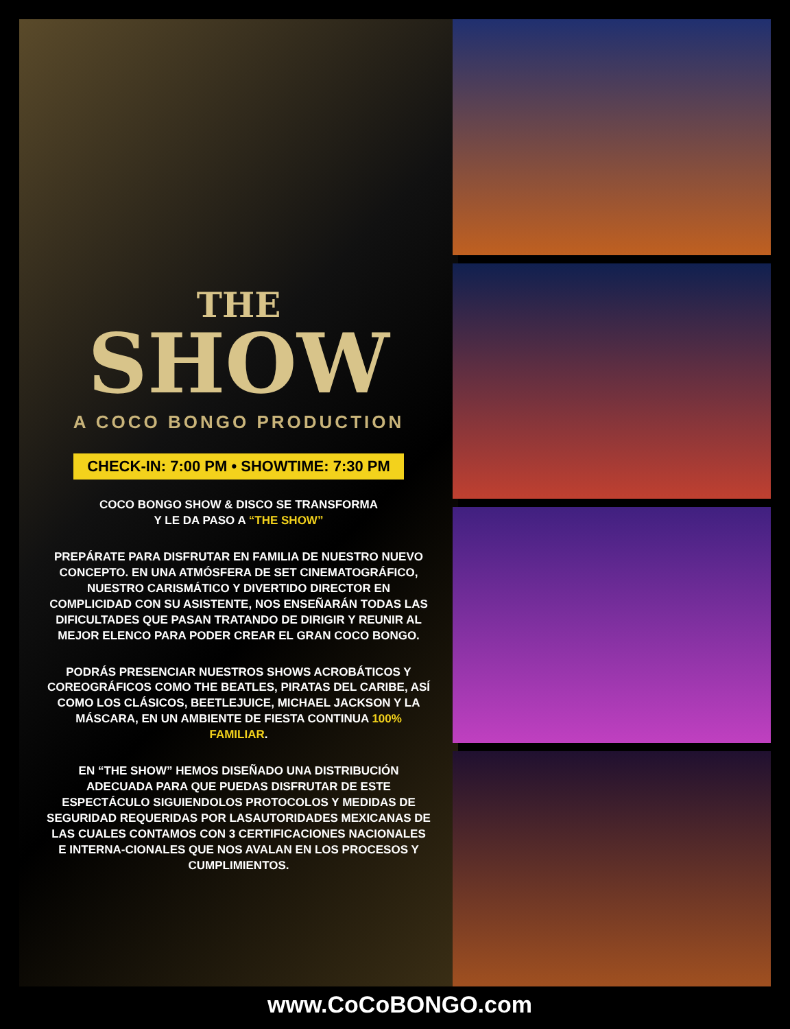THE
SHOW
A COCO BONGO PRODUCTION
CHECK-IN: 7:00 PM • SHOWTIME: 7:30 PM
COCO BONGO SHOW & DISCO SE TRANSFORMA
Y LE DA PASO A “THE SHOW”
PREPÁRATE PARA DISFRUTAR EN FAMILIA DE NUESTRO NUEVO CONCEPTO. EN UNA ATMÓSFERA DE SET CINEMATOGRÁFICO, NUESTRO CARISMÁTICO Y DIVERTIDO DIRECTOR EN COMPLICIDAD CON SU ASISTENTE, NOS ENSEÑARÁN TODAS LAS DIFICULTADES QUE PASAN TRATANDO DE DIRIGIR Y REUNIR AL MEJOR ELENCO PARA PODER CREAR EL GRAN COCO BONGO.
PODRÁS PRESENCIAR NUESTROS SHOWS ACROBÁTICOS Y COREOGRÁFICOS COMO THE BEATLES, PIRATAS DEL CARIBE, ASÍ COMO LOS CLÁSICOS, BEETLEJUICE, MICHAEL JACKSON Y LA MÁSCARA, EN UN AMBIENTE DE FIESTA CONTINUA 100% FAMILIAR.
EN “THE SHOW” HEMOS DISEÑADO UNA DISTRIBUCIÓN ADECUADA PARA QUE PUEDAS DISFRUTAR DE ESTE ESPECTÁCULO SIGUIENDOLOS PROTOCOLOS Y MEDIDAS DE SEGURIDAD REQUERIDAS POR LASAUTORIDADES MEXICANAS DE LAS CUALES CONTAMOS CON 3 CERTIFICACIONES NACIONALES E INTERNA-CIONALES QUE NOS AVALAN EN LOS PROCESOS Y CUMPLIMIENTOS.
www.CoCoBONGO.com